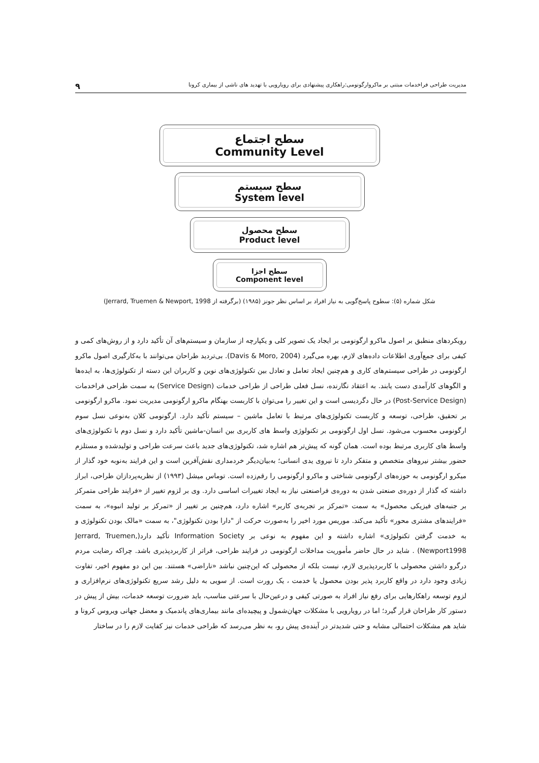مدیریت طراحی فراخدمات مبتنی بر ماکروارگونومی:راهکاری پیشنهادی برای رویارویی با تهدید های ناشی از بیماری کرونا ۹
سطح اجتماع
Community Level
سطح سیستم
System level
سطح محصول
Product level
سطح اجزا
Component level
شکل شماره (۵): سطوح پاسخ‌گویی به نیاز افراد بر اساس نظر جونز (۱۹۸۵) (برگرفته از Jerrard, Truemen & Newport, 1998)
رویکردهای منطبق بر اصول ماکرو ارگونومی بر ایجاد یک تصویر کلی و یکپارچه از سازمان و سیستم‌های آن تأکید دارد و از روش‌های کمی و کیفی برای جمع‌آوری اطلاعات داده‌های لازم، بهره می‌گیرد (Davis & Moro, 2004). بی‌تردید طراحان می‌توانند با به‌کارگیری اصول ماکرو ارگونومی در طراحی سیستم‌های کاری و هم‌چنین ایجاد تعامل و تعادل بین تکنولوژی‌های نوین و کاربران این دسته از تکنولوژی‌ها، به ایده‌ها و الگوهای کارآمدی دست یابند. به اعتقاد نگارنده، نسل فعلی طراحی از طراحی خدمات (Service Design) به سمت طراحی فراخدمات (Post-Service Design) در حال دگردیسی است و این تغییر را می‌توان با کاربست بهنگام ماکرو ارگونومی مدیریت نمود. ماکرو ارگونومی بر تحقیق، طراحی، توسعه و کاربست تکنولوژی‌های مرتبط با تعامل ماشین – سیستم تأکید دارد. ارگونومی کلان به‌نوعی نسل سوم ارگونومی محسوب می‌شود. نسل اول ارگونومی بر تکنولوژی واسط های کاربری بین انسان-ماشین تأکید دارد و نسل دوم با تکنولوژی‌های واسط های کاربری مرتبط بوده است. همان گونه که پیش‌تر هم اشاره شد، تکنولوژی‌های جدید باعث سرعت طراحی و تولیدشده و مستلزم حضور بیشتر نیروهای متخصص و متفکر دارد تا نیروی یدی انسانی؛ به‌بیان‌دیگر خردمداری نقش‌آفرین است و این فرایند به‌نوبه خود گذار از میکرو ارگونومی به حوزه‌های ارگونومی شناختی و ماکرو ارگونومی را رقم‌زده است. توماس میشل (۱۹۹۳) از نظریه‌پردازان طراحی، ابراز داشته که گذار از دوره‌ی صنعتی شدن به دوره‌ی فراصنعتی نیاز به ایجاد تغییرات اساسی دارد. وی بر لزوم تغییر از «فرایند طراحی متمرکز بر جنبه‌های فیزیکی محصول» به سمت «تمرکز بر تجربه‌ی کاربر» اشاره دارد، هم‌چنین بر تغییر از «تمرکز بر تولید انبوه»، به سمت «فرایندهای مشتری محور» تأکید می‌کند. موریس مورد اخیر را به‌صورت حرکت از "دارا بودن تکنولوژی"، به سمت «مالک بودن تکنولوژی و به خدمت گرفتن تکنولوژی» اشاره داشته و این مفهوم به نوعی بر Information Society تأکید دارد(Jerrard, Truemen, Newport1998) . شاید در حال حاضر مأموریت مداخلات ارگونومی در فرایند طراحی، فراتر از کاربردپذیری باشد. چراکه رضایت مردم درگرو داشتن محصولی با کاربردپذیری لازم، نیست بلکه از محصولی که این‌چنین نباشد «ناراضی» هستند. بین این دو مفهوم اخیر، تفاوت زیادی وجود دارد در واقع کاربرد پذیر بودن محصول یا خدمت ، یک رورت است. از سویی به دلیل رشد سریع تکنولوژی‌های نرم‌افزاری و لزوم توسعه راهکارهایی برای رفع نیاز افراد به صورتی کیفی و درعین‌حال با سرعتی مناسب، باید ضرورت توسعه خدمات، بیش از پیش در دستور کار طراحان قرار گیرد؛ اما در رویارویی با مشکلات جهان‌شمول و پیچیده‌ای مانند بیماری‌های پاندمیک و معضل جهانی ویروس کرونا و شاید هم مشکلات احتمالی مشابه و حتی شدیدتر در آینده‌ی پیش رو، به نظر می‌رسد که طراحی خدمات نیز کفایت لازم را در ساختار